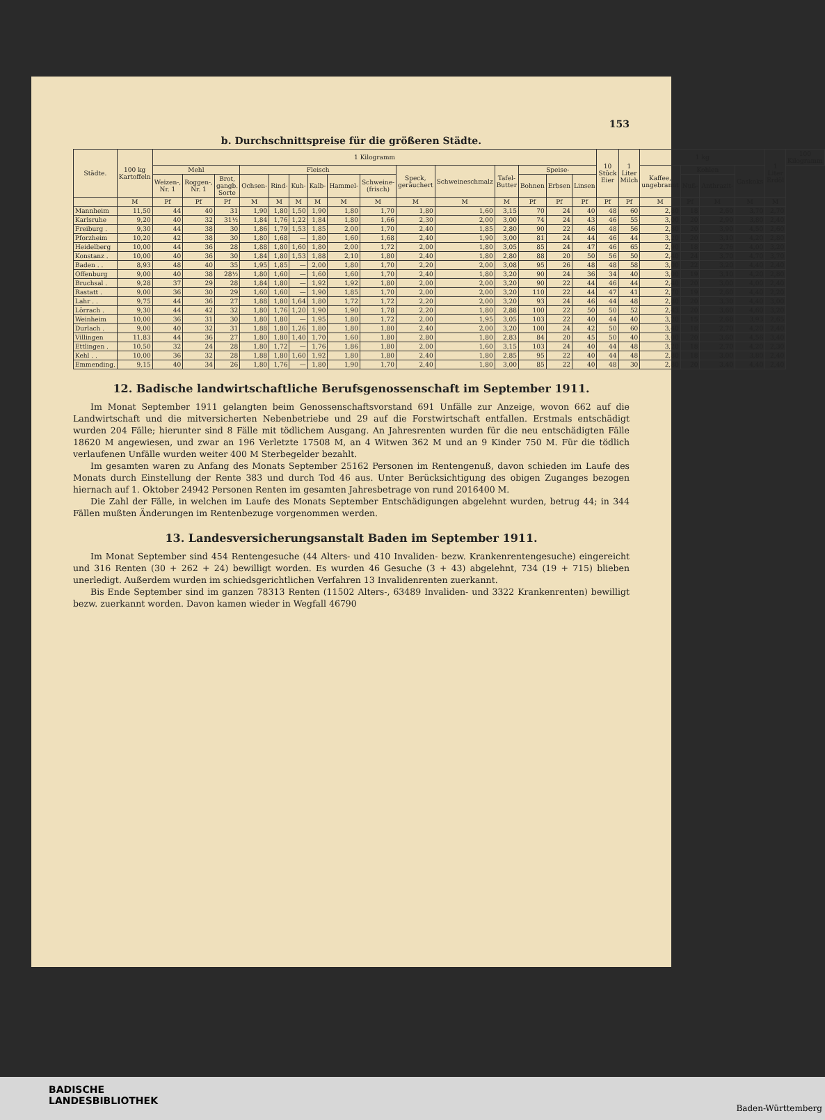153
b. Durchschnittspreise für die größeren Städte.
| Städte. | 100 kg Kartoffeln | 1 Kilogramm | | | | | | | | | | | | | | | 10 Stück Eier | 1 Liter Milch | 1 kg | | | | 1 Liter Erdöl | 100 Kilogramm |
| --- | --- | --- | --- | --- | --- | --- | --- | --- | --- | --- | --- | --- | --- | --- | --- | --- | --- | --- | --- | --- | --- | --- | --- | --- |
| | | Mehl | | | Fleisch | | | | | | Speck, geräuchert | Schweineschmalz | Tafel-Butter | Speise- | | | | | Kaffee, ungebrannt | Kohlen | | Gaskoks | | |
| | | Weizen-, Nr. 1 | Roggen-, Nr. 1 | Brot, gangb. Sorte | Ochsen- | Rind- | Kuh- | Kalb- | Hammel- | Schweine- (frisch) | | | | Bohnen | Erbsen | Linsen | | | | Nuß- | Anthrazit- | | | |
| | M | Pf | Pf | Pf | M | M | M | M | M | M | M | M | M | Pf | Pf | Pf | Pf | Pf | M | Pf | M | M | M | |
| Mannheim | 11,50 | 44 | 40 | 31 | 1,90 | 1,80 | 1,50 | 1,90 | 1,80 | 1,70 | 1,80 | 1,60 | 3,15 | 70 | 24 | 40 | 48 | 60 | 2,80 | 18 | 2,60 | 3,70 | 2,70 | |
| Karlsruhe | 9,20 | 40 | 32 | 31½ | 1,84 | 1,76 | 1,22 | 1,84 | 1,80 | 1,66 | 2,30 | 2,00 | 3,00 | 74 | 24 | 43 | 46 | 55 | 3,00 | 20 | 2,90 | 3,80 | 2,40 | |
| Freiburg . | 9,30 | 44 | 38 | 30 | 1,86 | 1,79 | 1,53 | 1,85 | 2,00 | 1,70 | 2,40 | 1,85 | 2,80 | 90 | 22 | 46 | 48 | 56 | 2,80 | 20 | 3,90 | 4,50 | 2,60 | |
| Pforzheim | 10,20 | 42 | 38 | 30 | 1,80 | 1,68 | — | 1,80 | 1,60 | 1,68 | 2,40 | 1,90 | 3,00 | 81 | 24 | 44 | 46 | 44 | 3,20 | 20 | 3,10 | 4,20 | 2,80 | |
| Heidelberg | 10,00 | 44 | 36 | 28 | 1,88 | 1,80 | 1,60 | 1,80 | 2,00 | 1,72 | 2,00 | 1,80 | 3,05 | 85 | 24 | 47 | 46 | 65 | 2,90 | 18 | 2,76 | 4,00 | 3,20 | |
| Konstanz . | 10,00 | 40 | 36 | 30 | 1,84 | 1,80 | 1,53 | 1,88 | 2,10 | 1,80 | 2,40 | 1,80 | 2,80 | 88 | 20 | 50 | 56 | 50 | 2,40 | 24 | 3,70 | 4,70 | 3,70 | |
| Baden . . | 8,93 | 48 | 40 | 35 | 1,95 | 1,85 | — | 2,00 | 1,80 | 1,70 | 2,20 | 2,00 | 3,08 | 95 | 26 | 48 | 48 | 58 | 3,00 | 22 | 3,20 | 4,40 | 2,40 | |
| Offenburg | 9,00 | 40 | 38 | 28½ | 1,80 | 1,60 | — | 1,60 | 1,60 | 1,70 | 2,40 | 1,80 | 3,20 | 90 | 24 | 36 | 34 | 40 | 3,00 | 19 | 3,10 | 4,20 | 2,80 | |
| Bruchsal . | 9,28 | 37 | 29 | 28 | 1,84 | 1,80 | — | 1,92 | 1,92 | 1,80 | 2,00 | 2,00 | 3,20 | 90 | 22 | 44 | 46 | 44 | 2,40 | 20 | 3,00 | 4,00 | 2,40 | |
| Rastatt . | 9,00 | 36 | 30 | 29 | 1,60 | 1,60 | — | 1,90 | 1,85 | 1,70 | 2,00 | 2,00 | 3,20 | 110 | 22 | 44 | 47 | 41 | 2,70 | 19 | 2,60 | 4,40 | 2,20 | |
| Lahr . . | 9,75 | 44 | 36 | 27 | 1,88 | 1,80 | 1,64 | 1,80 | 1,72 | 1,72 | 2,20 | 2,00 | 3,20 | 93 | 24 | 46 | 44 | 48 | 2,80 | 20 | 3,30 | 4,40 | 3,00 | |
| Lörrach . | 9,30 | 44 | 42 | 32 | 1,80 | 1,76 | 1,20 | 1,90 | 1,90 | 1,78 | 2,20 | 1,80 | 2,88 | 100 | 22 | 50 | 50 | 52 | 2,43 | 20 | 3,60 | 4,60 | 3,20 | |
| Weinheim | 10,00 | 36 | 31 | 30 | 1,80 | 1,80 | — | 1,95 | 1,80 | 1,72 | 2,00 | 1,95 | 3,05 | 103 | 22 | 40 | 44 | 40 | 3,20 | 15 | 2,68 | 3,93 | 2,65 | |
| Durlach . | 9,00 | 40 | 32 | 31 | 1,88 | 1,80 | 1,26 | 1,80 | 1,80 | 1,80 | 2,40 | 2,00 | 3,20 | 100 | 24 | 42 | 50 | 60 | 3,40 | 18 | 2,70 | 4,20 | 2,40 | |
| Villingen | 11,83 | 44 | 36 | 27 | 1,80 | 1,80 | 1,40 | 1,70 | 1,60 | 1,80 | 2,80 | 1,80 | 2,83 | 84 | 20 | 45 | 50 | 40 | 3,00 | 20 | 3,60 | 4,56 | 3,40 | |
| Ettlingen . | 10,50 | 32 | 24 | 28 | 1,80 | 1,72 | — | 1,76 | 1,86 | 1,80 | 2,00 | 1,60 | 3,15 | 103 | 24 | 40 | 44 | 48 | 3,20 | 18 | 2,70 | 4,20 | 2,30 | |
| Kehl . . | 10,00 | 36 | 32 | 28 | 1,88 | 1,80 | 1,60 | 1,92 | 1,80 | 1,80 | 2,40 | 1,80 | 2,85 | 95 | 22 | 40 | 44 | 48 | 2,80 | 18 | 3,00 | 3,80 | 2,40 | |
| Emmending. | 9,15 | 40 | 34 | 26 | 1,80 | 1,76 | — | 1,80 | 1,90 | 1,70 | 2,40 | 1,80 | 3,00 | 85 | 22 | 40 | 48 | 30 | 2,80 | 20 | 3,40 | 4,40 | 2,40 | |
12. Badische landwirtschaftliche Berufsgenossenschaft im September 1911.
Im Monat September 1911 gelangten beim Genossenschaftsvorstand 691 Unfälle zur Anzeige, wovon 662 auf die Landwirtschaft und die mitversicherten Nebenbetriebe und 29 auf die Forstwirtschaft entfallen. Erstmals entschädigt wurden 204 Fälle; hierunter sind 8 Fälle mit tödlichem Ausgang. An Jahresrenten wurden für die neu entschädigten Fälle 18620 M angewiesen, und zwar an 196 Verletzte 17508 M, an 4 Witwen 362 M und an 9 Kinder 750 M. Für die tödlich verlaufenen Unfälle wurden weiter 400 M Sterbegelder bezahlt.
Im gesamten waren zu Anfang des Monats September 25162 Personen im Rentengenuß, davon schieden im Laufe des Monats durch Einstellung der Rente 383 und durch Tod 46 aus. Unter Berücksichtigung des obigen Zuganges bezogen hiernach auf 1. Oktober 24942 Personen Renten im gesamten Jahresbetrage von rund 2016400 M.
Die Zahl der Fälle, in welchen im Laufe des Monats September Entschädigungen abgelehnt wurden, betrug 44; in 344 Fällen mußten Änderungen im Rentenbezuge vorgenommen werden.
13. Landesversicherungsanstalt Baden im September 1911.
Im Monat September sind 454 Rentengesuche (44 Alters- und 410 Invaliden- bezw. Krankenrentengesuche) eingereicht und 316 Renten (30 + 262 + 24) bewilligt worden. Es wurden 46 Gesuche (3 + 43) abgelehnt, 734 (19 + 715) blieben unerledigt. Außerdem wurden im schiedsgerichtlichen Verfahren 13 Invalidenrenten zuerkannt.
Bis Ende September sind im ganzen 78313 Renten (11502 Alters-, 63489 Invaliden- und 3322 Krankenrenten) bewilligt bezw. zuerkannt worden. Davon kamen wieder in Wegfall 46790
BADISCHE
LANDESBIBLIOTHEK
Baden-Württemberg